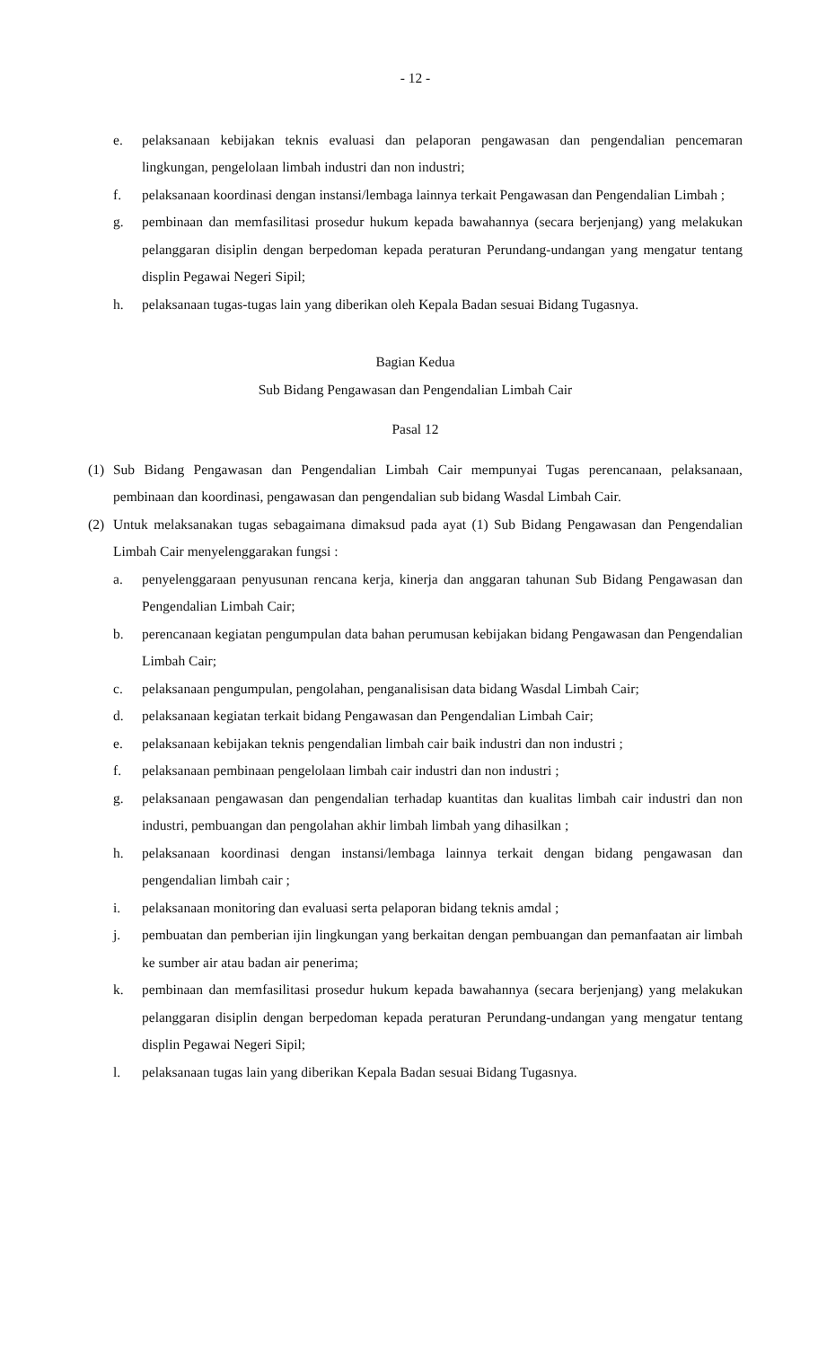- 12 -
e. pelaksanaan kebijakan teknis evaluasi dan pelaporan pengawasan dan pengendalian pencemaran lingkungan, pengelolaan limbah industri dan non industri;
f. pelaksanaan koordinasi dengan instansi/lembaga lainnya terkait Pengawasan dan Pengendalian Limbah ;
g. pembinaan dan memfasilitasi prosedur hukum kepada bawahannya (secara berjenjang) yang melakukan pelanggaran disiplin dengan berpedoman kepada peraturan Perundang-undangan yang mengatur tentang displin Pegawai Negeri Sipil;
h. pelaksanaan tugas-tugas lain yang diberikan oleh Kepala Badan sesuai Bidang Tugasnya.
Bagian Kedua
Sub Bidang Pengawasan dan Pengendalian Limbah Cair
Pasal 12
(1) Sub Bidang Pengawasan dan Pengendalian Limbah Cair mempunyai Tugas perencanaan, pelaksanaan, pembinaan dan koordinasi, pengawasan dan pengendalian sub bidang Wasdal Limbah Cair.
(2) Untuk melaksanakan tugas sebagaimana dimaksud pada ayat (1) Sub Bidang Pengawasan dan Pengendalian Limbah Cair menyelenggarakan fungsi :
a. penyelenggaraan penyusunan rencana kerja, kinerja dan anggaran tahunan Sub Bidang Pengawasan dan Pengendalian Limbah Cair;
b. perencanaan kegiatan pengumpulan data bahan perumusan kebijakan bidang Pengawasan dan Pengendalian Limbah Cair;
c. pelaksanaan pengumpulan, pengolahan, penganalisisan data bidang Wasdal Limbah Cair;
d. pelaksanaan kegiatan terkait bidang Pengawasan dan Pengendalian Limbah Cair;
e. pelaksanaan kebijakan teknis pengendalian limbah cair baik industri dan non industri ;
f. pelaksanaan pembinaan pengelolaan limbah cair industri dan non industri ;
g. pelaksanaan pengawasan dan pengendalian terhadap kuantitas dan kualitas limbah cair industri dan non industri, pembuangan dan pengolahan akhir limbah limbah yang dihasilkan ;
h. pelaksanaan koordinasi dengan instansi/lembaga lainnya terkait dengan bidang pengawasan dan pengendalian limbah cair ;
i. pelaksanaan monitoring dan evaluasi serta pelaporan bidang teknis amdal ;
j. pembuatan dan pemberian ijin lingkungan yang berkaitan dengan pembuangan dan pemanfaatan air limbah ke sumber air atau badan air penerima;
k. pembinaan dan memfasilitasi prosedur hukum kepada bawahannya (secara berjenjang) yang melakukan pelanggaran disiplin dengan berpedoman kepada peraturan Perundang-undangan yang mengatur tentang displin Pegawai Negeri Sipil;
l. pelaksanaan tugas lain yang diberikan Kepala Badan sesuai Bidang Tugasnya.